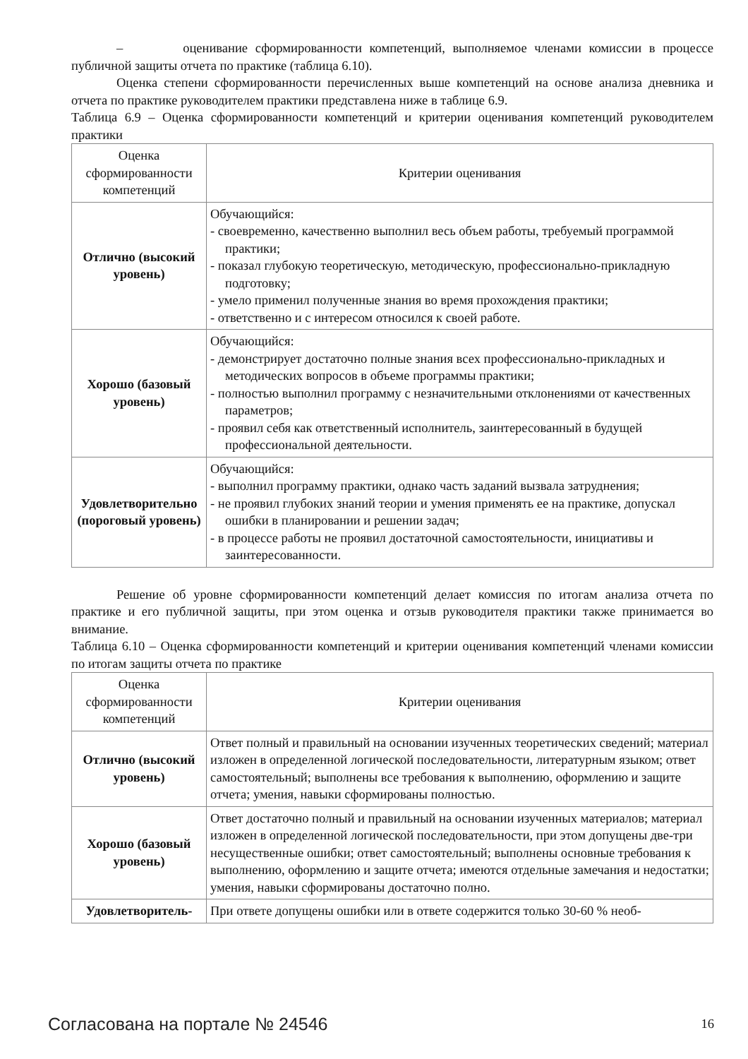– оценивание сформированности компетенций, выполняемое членами комиссии в процессе публичной защиты отчета по практике (таблица 6.10).
Оценка степени сформированности перечисленных выше компетенций на основе анализа дневника и отчета по практике руководителем практики представлена ниже в таблице 6.9.
Таблица 6.9 – Оценка сформированности компетенций и критерии оценивания компетенций руководителем практики
| Оценка сформированности компетенций | Критерии оценивания |
| --- | --- |
| Отлично (высокий уровень) | Обучающийся: - своевременно, качественно выполнил весь объем работы, требуемый программой практики; - показал глубокую теоретическую, методическую, профессионально-прикладную подготовку; - умело применил полученные знания во время прохождения практики; - ответственно и с интересом относился к своей работе. |
| Хорошо (базовый уровень) | Обучающийся: - демонстрирует достаточно полные знания всех профессионально-прикладных и методических вопросов в объеме программы практики; - полностью выполнил программу с незначительными отклонениями от качественных параметров; - проявил себя как ответственный исполнитель, заинтересованный в будущей профессиональной деятельности. |
| Удовлетворительно (пороговый уровень) | Обучающийся: - выполнил программу практики, однако часть заданий вызвала затруднения; - не проявил глубоких знаний теории и умения применять ее на практике, допускал ошибки в планировании и решении задач; - в процессе работы не проявил достаточной самостоятельности, инициативы и заинтересованности. |
Решение об уровне сформированности компетенций делает комиссия по итогам анализа отчета по практике и его публичной защиты, при этом оценка и отзыв руководителя практики также принимается во внимание.
Таблица 6.10 – Оценка сформированности компетенций и критерии оценивания компетенций членами комиссии по итогам защиты отчета по практике
| Оценка сформированности компетенций | Критерии оценивания |
| --- | --- |
| Отлично (высокий уровень) | Ответ полный и правильный на основании изученных теоретических сведений; материал изложен в определенной логической последовательности, литературным языком; ответ самостоятельный; выполнены все требования к выполнению, оформлению и защите отчета; умения, навыки сформированы полностью. |
| Хорошо (базовый уровень) | Ответ достаточно полный и правильный на основании изученных материалов; материал изложен в определенной логической последовательности, при этом допущены две-три несущественные ошибки; ответ самостоятельный; выполнены основные требования к выполнению, оформлению и защите отчета; имеются отдельные замечания и недостатки; умения, навыки сформированы достаточно полно. |
| Удовлетворитель- | При ответе допущены ошибки или в ответе содержится только 30-60 % необ- |
Согласована на портале № 24546 16